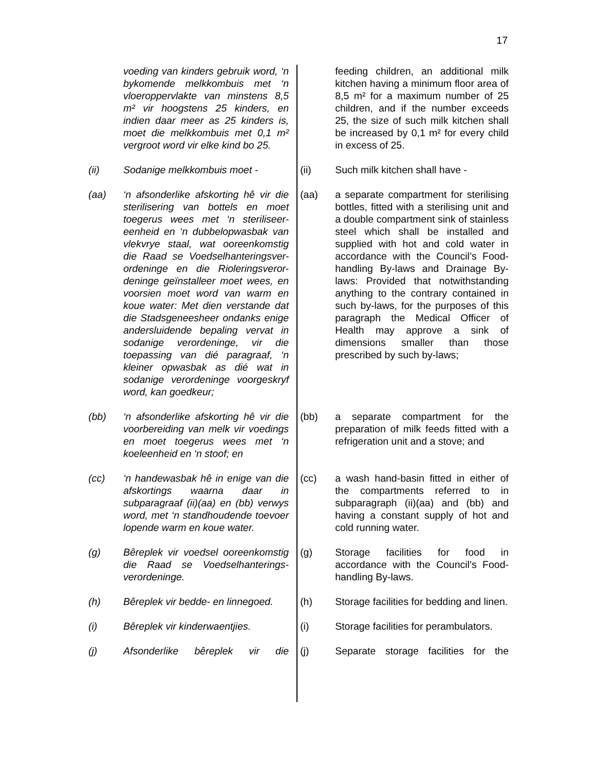17
voeding van kinders gebruik word, ‘n bykomende melkkombuis met ‘n vloeroppervlakte van minstens 8,5 m² vir hoogstens 25 kinders, en indien daar meer as 25 kinders is, moet die melkkombuis met 0,1 m² vergroot word vir elke kind bo 25.
feeding children, an additional milk kitchen having a minimum floor area of 8,5 m² for a maximum number of 25 children, and if the number exceeds 25, the size of such milk kitchen shall be increased by 0,1 m² for every child in excess of 25.
(ii) Sodanige melkkombuis moet - (ii) Such milk kitchen shall have -
(aa) ‘n afsonderlike afskorting hê vir die sterilisering van bottels en moet toegerus wees met ‘n steriliseer-eenheid en ‘n dubbelopwasbak van vlekvrye staal, wat ooreenkomstig die Raad se Voedselhanteringsver-ordeninge en die Rioleringsveror-deninge geïnstalleer moet wees, en voorsien moet word van warm en koue water: Met dien verstande dat die Stadsgeneesheer ondanks enige andersluidende bepaling vervat in sodanige verordeninge, vir die toepassing van dié paragraaf, ‘n kleiner opwasbak as dié wat in sodanige verordeninge voorgeskryf word, kan goedkeur;
(aa) a separate compartment for sterilising bottles, fitted with a sterilising unit and a double compartment sink of stainless steel which shall be installed and supplied with hot and cold water in accordance with the Council’s Food-handling By-laws and Drainage By-laws: Provided that notwithstanding anything to the contrary contained in such by-laws, for the purposes of this paragraph the Medical Officer of Health may approve a sink of dimensions smaller than those prescribed by such by-laws;
(bb) ‘n afsonderlike afskorting hê vir die voorbereiding van melk vir voedings en moet toegerus wees met ‘n koeleenheid en ‘n stoof; en
(bb) a separate compartment for the preparation of milk feeds fitted with a refrigeration unit and a stove; and
(cc) ‘n handewasbak hê in enige van die afskortings waarna daar in subparagraaf (ii)(aa) en (bb) verwys word, met ‘n standhoudende toevoer lopende warm en koue water.
(cc) a wash hand-basin fitted in either of the compartments referred to in subparagraph (ii)(aa) and (bb) and having a constant supply of hot and cold running water.
(g) Bêreplek vir voedsel ooreenkomstig die Raad se Voedselhanterings-verordeninge.
(g) Storage facilities for food in accordance with the Council’s Food-handling By-laws.
(h) Bêreplek vir bedde- en linnegoed.
(h) Storage facilities for bedding and linen.
(i) Bêreplek vir kinderwaentjies. (i) Storage facilities for perambulators.
(j) Afsonderlike bêreplek vir die (j) Separate storage facilities for the